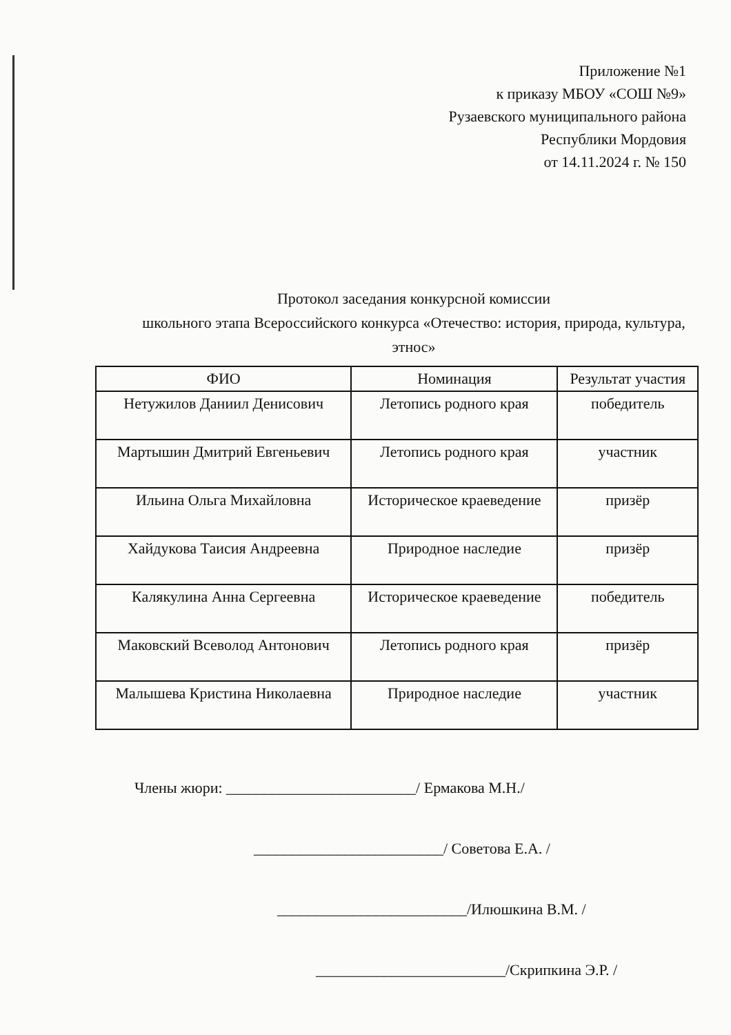Приложение №1
к приказу МБОУ «СОШ №9»
Рузаевского муниципального района
Республики Мордовия
от 14.11.2024 г. № 150
Протокол заседания конкурсной комиссии
школьного этапа Всероссийского конкурса «Отечество: история, природа, культура, этнос»
| ФИО | Номинация | Результат участия |
| --- | --- | --- |
| Нетужилов Даниил Денисович | Летопись родного края | победитель |
| Мартышин Дмитрий Евгеньевич | Летопись родного края | участник |
| Ильина Ольга Михайловна | Историческое краеведение | призёр |
| Хайдукова Таисия Андреевна | Природное наследие | призёр |
| Калякулина Анна Сергеевна | Историческое краеведение | победитель |
| Маковский Всеволод Антонович | Летопись родного края | призёр |
| Малышева Кристина Николаевна | Природное наследие | участник |
Члены жюри: _________________________/ Ермакова М.Н./
_________________________/ Советова Е.А. /
_________________________/Илюшкина В.М. /
_________________________/Скрипкина Э.Р. /